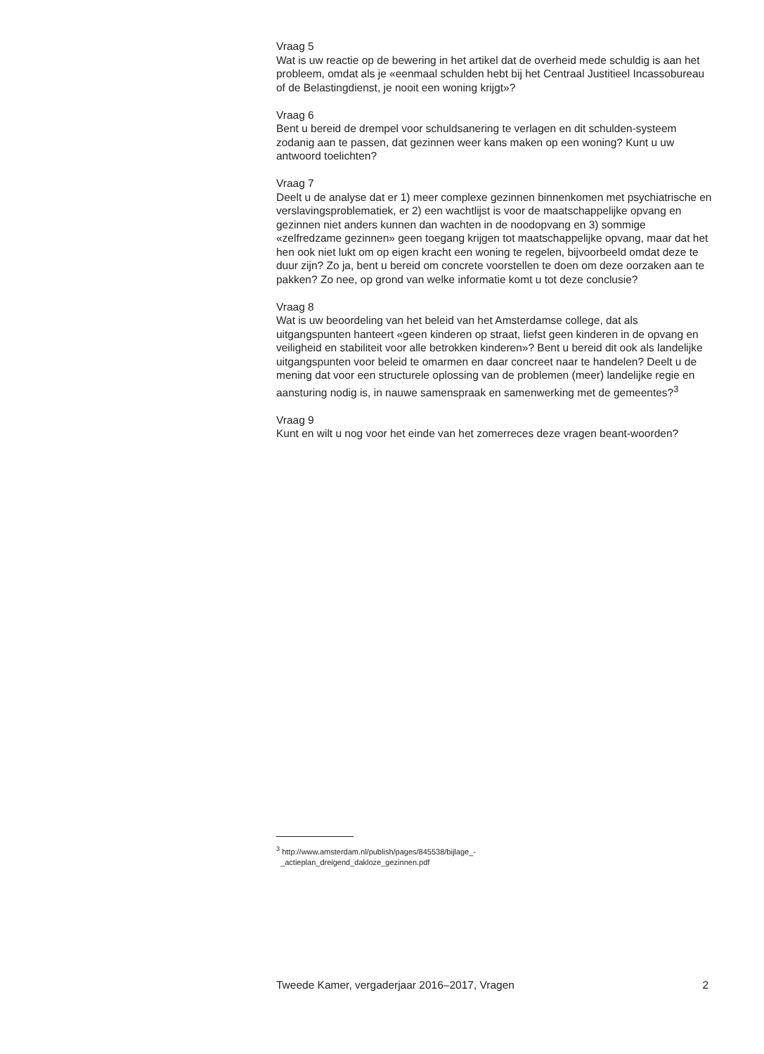Vraag 5
Wat is uw reactie op de bewering in het artikel dat de overheid mede schuldig is aan het probleem, omdat als je «eenmaal schulden hebt bij het Centraal Justitieel Incassobureau of de Belastingdienst, je nooit een woning krijgt»?
Vraag 6
Bent u bereid de drempel voor schuldsanering te verlagen en dit schulden-systeem zodanig aan te passen, dat gezinnen weer kans maken op een woning? Kunt u uw antwoord toelichten?
Vraag 7
Deelt u de analyse dat er 1) meer complexe gezinnen binnenkomen met psychiatrische en verslavingsproblematiek, er 2) een wachtlijst is voor de maatschappelijke opvang en gezinnen niet anders kunnen dan wachten in de noodopvang en 3) sommige «zelfredzame gezinnen» geen toegang krijgen tot maatschappelijke opvang, maar dat het hen ook niet lukt om op eigen kracht een woning te regelen, bijvoorbeeld omdat deze te duur zijn? Zo ja, bent u bereid om concrete voorstellen te doen om deze oorzaken aan te pakken? Zo nee, op grond van welke informatie komt u tot deze conclusie?
Vraag 8
Wat is uw beoordeling van het beleid van het Amsterdamse college, dat als uitgangspunten hanteert «geen kinderen op straat, liefst geen kinderen in de opvang en veiligheid en stabiliteit voor alle betrokken kinderen»? Bent u bereid dit ook als landelijke uitgangspunten voor beleid te omarmen en daar concreet naar te handelen? Deelt u de mening dat voor een structurele oplossing van de problemen (meer) landelijke regie en aansturing nodig is, in nauwe samenspraak en samenwerking met de gemeentes?<sup>3</sup>
Vraag 9
Kunt en wilt u nog voor het einde van het zomerreces deze vragen beant-woorden?
<sup>3</sup> http://www.amsterdam.nl/publish/pages/845538/bijlage_-
_actieplan_dreigend_dakloze_gezinnen.pdf
Tweede Kamer, vergaderjaar 2016–2017, Vragen 2